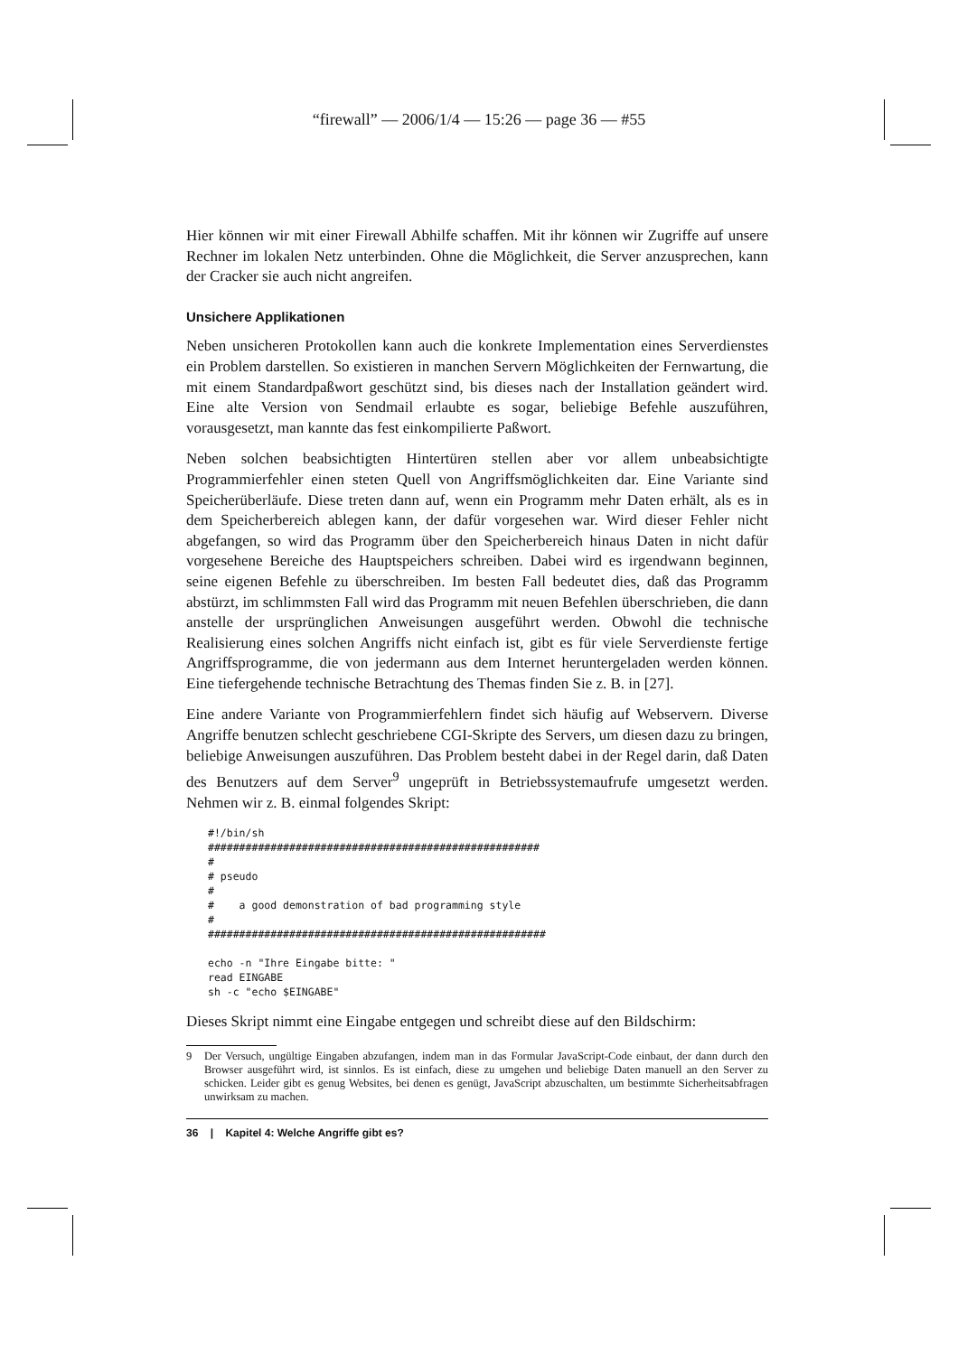“firewall” — 2006/1/4 — 15:26 — page 36 — #55
Hier können wir mit einer Firewall Abhilfe schaffen. Mit ihr können wir Zugriffe auf unsere Rechner im lokalen Netz unterbinden. Ohne die Möglichkeit, die Server anzusprechen, kann der Cracker sie auch nicht angreifen.
Unsichere Applikationen
Neben unsicheren Protokollen kann auch die konkrete Implementation eines Serverdienstes ein Problem darstellen. So existieren in manchen Servern Möglichkeiten der Fernwartung, die mit einem Standardpaßwort geschützt sind, bis dieses nach der Installation geändert wird. Eine alte Version von Sendmail erlaubte es sogar, beliebige Befehle auszuführen, vorausgesetzt, man kannte das fest einkompilierte Paßwort.
Neben solchen beabsichtigten Hintertüren stellen aber vor allem unbeabsichtigte Programmierfehler einen steten Quell von Angriffsmöglichkeiten dar. Eine Variante sind Speicherüberläufe. Diese treten dann auf, wenn ein Programm mehr Daten erhält, als es in dem Speicherbereich ablegen kann, der dafür vorgesehen war. Wird dieser Fehler nicht abgefangen, so wird das Programm über den Speicherbereich hinaus Daten in nicht dafür vorgesehene Bereiche des Hauptspeichers schreiben. Dabei wird es irgendwann beginnen, seine eigenen Befehle zu überschreiben. Im besten Fall bedeutet dies, daß das Programm abstürzt, im schlimmsten Fall wird das Programm mit neuen Befehlen überschrieben, die dann anstelle der ursprünglichen Anweisungen ausgeführt werden. Obwohl die technische Realisierung eines solchen Angriffs nicht einfach ist, gibt es für viele Serverdienste fertige Angriffsprogramme, die von jedermann aus dem Internet heruntergeladen werden können. Eine tiefergehende technische Betrachtung des Themas finden Sie z. B. in [27].
Eine andere Variante von Programmierfehlern findet sich häufig auf Webservern. Diverse Angriffe benutzen schlecht geschriebene CGI-Skripte des Servers, um diesen dazu zu bringen, beliebige Anweisungen auszuführen. Das Problem besteht dabei in der Regel darin, daß Daten des Benutzers auf dem Server<sup>9</sup> ungeprüft in Betriebssystemaufrufe umgesetzt werden. Nehmen wir z. B. einmal folgendes Skript:
#!/bin/sh
#####################################################
#
# pseudo
#
#    a good demonstration of bad programming style
#
######################################################

echo -n "Ihre Eingabe bitte: "
read EINGABE
sh -c "echo $EINGABE"
Dieses Skript nimmt eine Eingabe entgegen und schreibt diese auf den Bildschirm:
9 Der Versuch, ungültige Eingaben abzufangen, indem man in das Formular JavaScript-Code einbaut, der dann durch den Browser ausgeführt wird, ist sinnlos. Es ist einfach, diese zu umgehen und beliebige Daten manuell an den Server zu schicken. Leider gibt es genug Websites, bei denen es genügt, JavaScript abzuschalten, um bestimmte Sicherheitsabfragen unwirksam zu machen.
36 | Kapitel 4: Welche Angriffe gibt es?